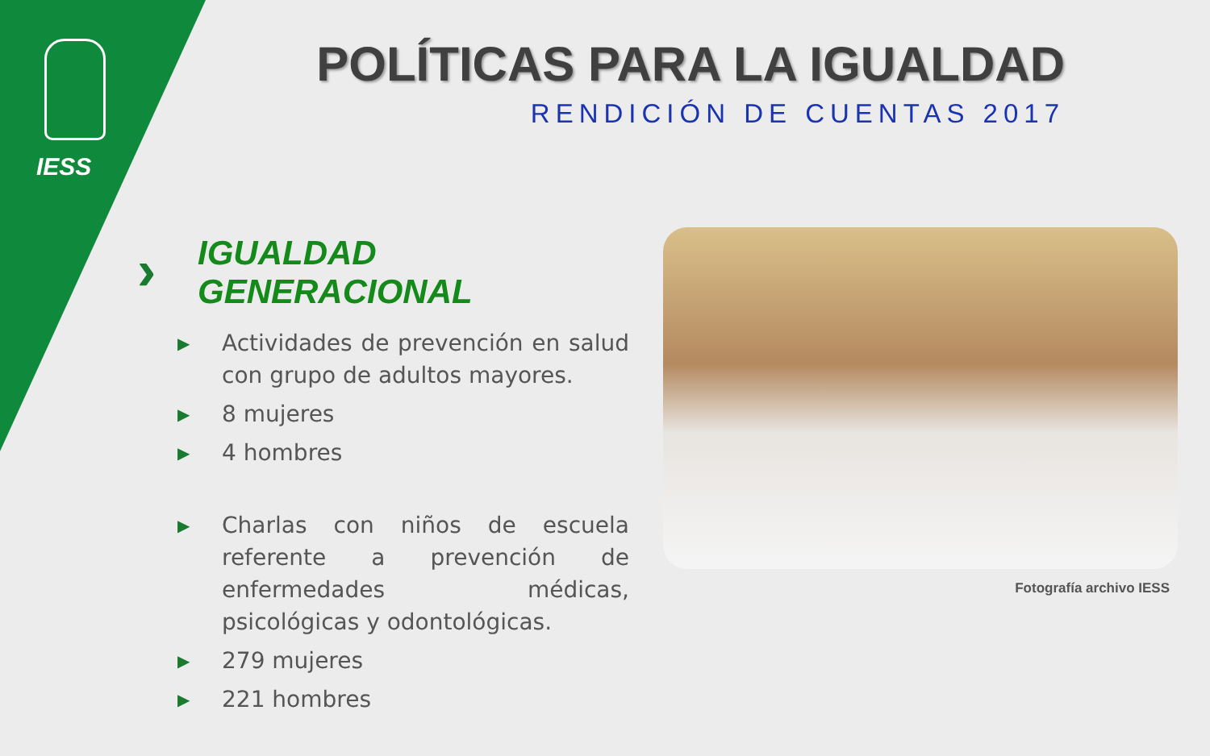IESS
POLÍTICAS PARA LA IGUALDAD
RENDICIÓN DE CUENTAS 2017
›
IGUALDAD
GENERACIONAL
▶ Actividades de prevención en salud con grupo de adultos mayores.
▶ 8 mujeres
▶ 4 hombres
▶ Charlas con niños de escuela referente a prevención de enfermedades médicas, psicológicas y odontológicas.
▶ 279 mujeres
▶ 221 hombres
Fotografía archivo IESS